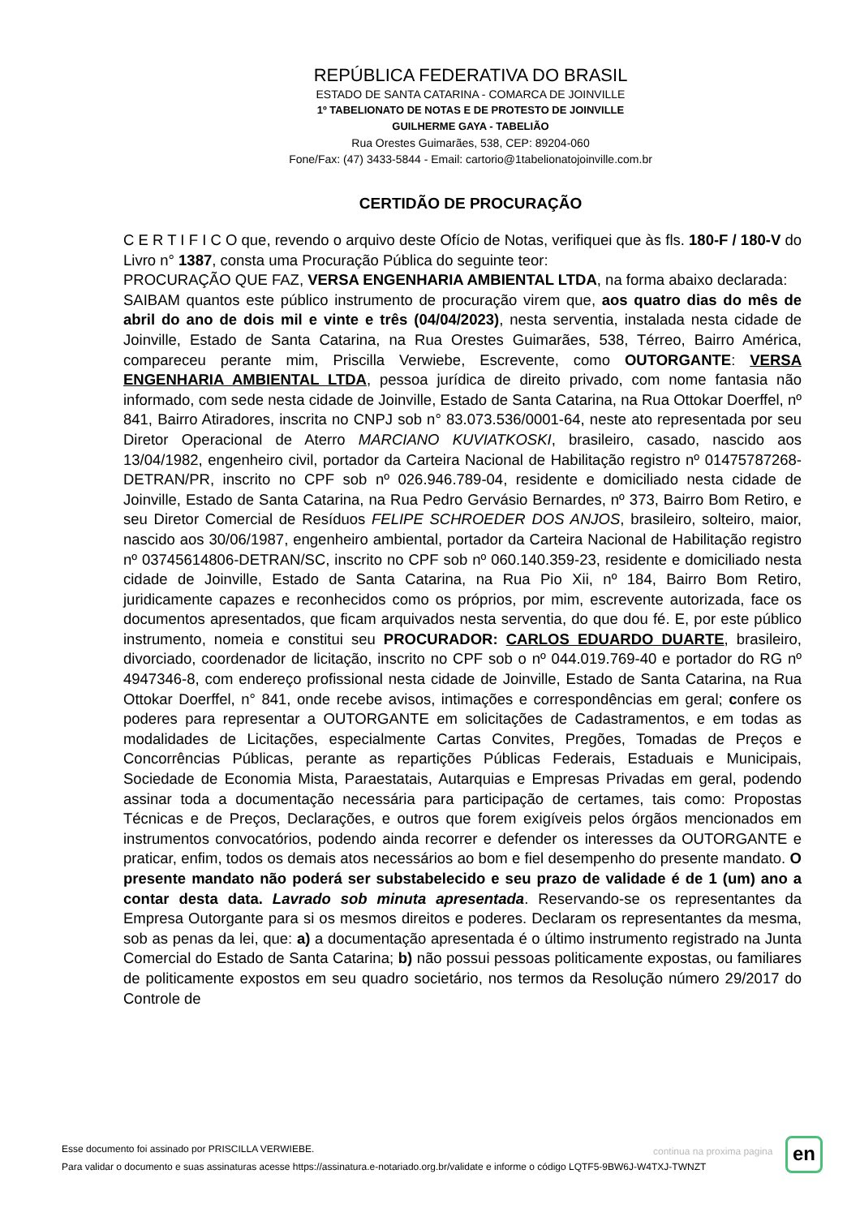REPÚBLICA FEDERATIVA DO BRASIL
ESTADO DE SANTA CATARINA - COMARCA DE JOINVILLE
1º TABELIONATO DE NOTAS E DE PROTESTO DE JOINVILLE
GUILHERME GAYA - TABELIÃO
Rua Orestes Guimarães, 538, CEP: 89204-060
Fone/Fax: (47) 3433-5844 - Email: cartorio@1tabelionatojoinville.com.br
CERTIDÃO DE PROCURAÇÃO
C E R T I F I C O que, revendo o arquivo deste Ofício de Notas, verifiquei que às fls. 180-F / 180-V do Livro n° 1387, consta uma Procuração Pública do seguinte teor:
PROCURAÇÃO QUE FAZ, VERSA ENGENHARIA AMBIENTAL LTDA, na forma abaixo declarada:
SAIBAM quantos este público instrumento de procuração virem que, aos quatro dias do mês de abril do ano de dois mil e vinte e três (04/04/2023), nesta serventia, instalada nesta cidade de Joinville, Estado de Santa Catarina, na Rua Orestes Guimarães, 538, Térreo, Bairro América, compareceu perante mim, Priscilla Verwiebe, Escrevente, como OUTORGANTE: VERSA ENGENHARIA AMBIENTAL LTDA, pessoa jurídica de direito privado, com nome fantasia não informado, com sede nesta cidade de Joinville, Estado de Santa Catarina, na Rua Ottokar Doerffel, nº 841, Bairro Atiradores, inscrita no CNPJ sob n° 83.073.536/0001-64, neste ato representada por seu Diretor Operacional de Aterro MARCIANO KUVIATKOSKI, brasileiro, casado, nascido aos 13/04/1982, engenheiro civil, portador da Carteira Nacional de Habilitação registro nº 01475787268-DETRAN/PR, inscrito no CPF sob nº 026.946.789-04, residente e domiciliado nesta cidade de Joinville, Estado de Santa Catarina, na Rua Pedro Gervásio Bernardes, nº 373, Bairro Bom Retiro, e seu Diretor Comercial de Resíduos FELIPE SCHROEDER DOS ANJOS, brasileiro, solteiro, maior, nascido aos 30/06/1987, engenheiro ambiental, portador da Carteira Nacional de Habilitação registro nº 03745614806-DETRAN/SC, inscrito no CPF sob nº 060.140.359-23, residente e domiciliado nesta cidade de Joinville, Estado de Santa Catarina, na Rua Pio Xii, nº 184, Bairro Bom Retiro, juridicamente capazes e reconhecidos como os próprios, por mim, escrevente autorizada, face os documentos apresentados, que ficam arquivados nesta serventia, do que dou fé. E, por este público instrumento, nomeia e constitui seu PROCURADOR: CARLOS EDUARDO DUARTE, brasileiro, divorciado, coordenador de licitação, inscrito no CPF sob o nº 044.019.769-40 e portador do RG nº 4947346-8, com endereço profissional nesta cidade de Joinville, Estado de Santa Catarina, na Rua Ottokar Doerffel, n° 841, onde recebe avisos, intimações e correspondências em geral; confere os poderes para representar a OUTORGANTE em solicitações de Cadastramentos, e em todas as modalidades de Licitações, especialmente Cartas Convites, Pregões, Tomadas de Preços e Concorrências Públicas, perante as repartições Públicas Federais, Estaduais e Municipais, Sociedade de Economia Mista, Paraestatais, Autarquias e Empresas Privadas em geral, podendo assinar toda a documentação necessária para participação de certames, tais como: Propostas Técnicas e de Preços, Declarações, e outros que forem exigíveis pelos órgãos mencionados em instrumentos convocatórios, podendo ainda recorrer e defender os interesses da OUTORGANTE e praticar, enfim, todos os demais atos necessários ao bom e fiel desempenho do presente mandato. O presente mandato não poderá ser substabelecido e seu prazo de validade é de 1 (um) ano a contar desta data. Lavrado sob minuta apresentada. Reservando-se os representantes da Empresa Outorgante para si os mesmos direitos e poderes. Declaram os representantes da mesma, sob as penas da lei, que: a) a documentação apresentada é o último instrumento registrado na Junta Comercial do Estado de Santa Catarina; b) não possui pessoas politicamente expostas, ou familiares de politicamente expostos em seu quadro societário, nos termos da Resolução número 29/2017 do Controle de
Esse documento foi assinado por PRISCILLA VERWIEBE.
Para validar o documento e suas assinaturas acesse https://assinatura.e-notariado.org.br/validate e informe o código LQTF5-9BW6J-W4TXJ-TWNZT
continua na proxima pagina en